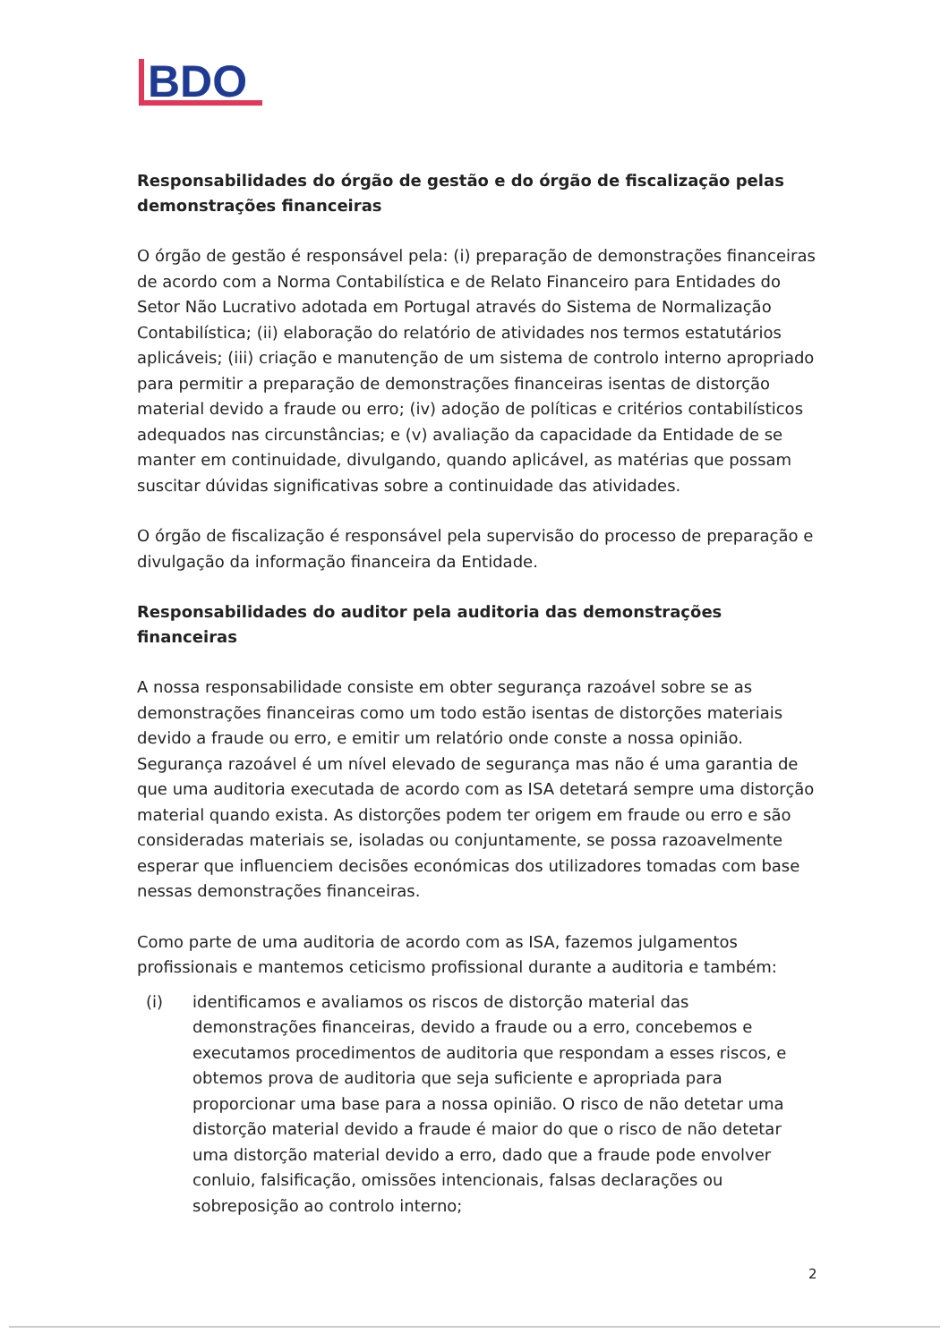BDO
Responsabilidades do órgão de gestão e do órgão de fiscalização pelas demonstrações financeiras
O órgão de gestão é responsável pela: (i) preparação de demonstrações financeiras de acordo com a Norma Contabilística e de Relato Financeiro para Entidades do Setor Não Lucrativo adotada em Portugal através do Sistema de Normalização Contabilística; (ii) elaboração do relatório de atividades nos termos estatutários aplicáveis; (iii) criação e manutenção de um sistema de controlo interno apropriado para permitir a preparação de demonstrações financeiras isentas de distorção material devido a fraude ou erro; (iv) adoção de políticas e critérios contabilísticos adequados nas circunstâncias; e (v) avaliação da capacidade da Entidade de se manter em continuidade, divulgando, quando aplicável, as matérias que possam suscitar dúvidas significativas sobre a continuidade das atividades.
O órgão de fiscalização é responsável pela supervisão do processo de preparação e divulgação da informação financeira da Entidade.
Responsabilidades do auditor pela auditoria das demonstrações financeiras
A nossa responsabilidade consiste em obter segurança razoável sobre se as demonstrações financeiras como um todo estão isentas de distorções materiais devido a fraude ou erro, e emitir um relatório onde conste a nossa opinião. Segurança razoável é um nível elevado de segurança mas não é uma garantia de que uma auditoria executada de acordo com as ISA detetará sempre uma distorção material quando exista. As distorções podem ter origem em fraude ou erro e são consideradas materiais se, isoladas ou conjuntamente, se possa razoavelmente esperar que influenciem decisões económicas dos utilizadores tomadas com base nessas demonstrações financeiras.
Como parte de uma auditoria de acordo com as ISA, fazemos julgamentos profissionais e mantemos ceticismo profissional durante a auditoria e também:
(i) identificamos e avaliamos os riscos de distorção material das demonstrações financeiras, devido a fraude ou a erro, concebemos e executamos procedimentos de auditoria que respondam a esses riscos, e obtemos prova de auditoria que seja suficiente e apropriada para proporcionar uma base para a nossa opinião. O risco de não detetar uma distorção material devido a fraude é maior do que o risco de não detetar uma distorção material devido a erro, dado que a fraude pode envolver conluio, falsificação, omissões intencionais, falsas declarações ou sobreposição ao controlo interno;
2